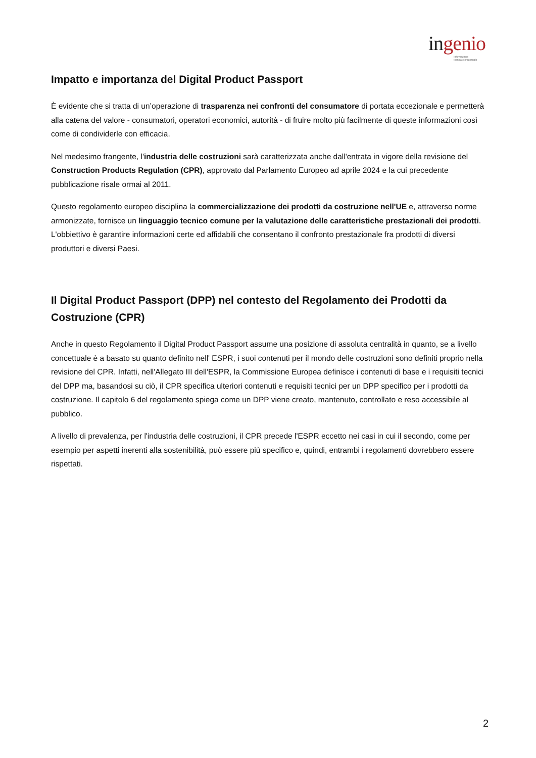ingenio
Informazione
tecnica e progettuale
Impatto e importanza del Digital Product Passport
È evidente che si tratta di un’operazione di trasparenza nei confronti del consumatore di portata eccezionale e permetterà alla catena del valore - consumatori, operatori economici, autorità - di fruire molto più facilmente di queste informazioni così come di condividerle con efficacia.
Nel medesimo frangente, l'industria delle costruzioni sarà caratterizzata anche dall'entrata in vigore della revisione del Construction Products Regulation (CPR), approvato dal Parlamento Europeo ad aprile 2024 e la cui precedente pubblicazione risale ormai al 2011.
Questo regolamento europeo disciplina la commercializzazione dei prodotti da costruzione nell'UE e, attraverso norme armonizzate, fornisce un linguaggio tecnico comune per la valutazione delle caratteristiche prestazionali dei prodotti. L'obbiettivo è garantire informazioni certe ed affidabili che consentano il confronto prestazionale fra prodotti di diversi produttori e diversi Paesi.
Il Digital Product Passport (DPP) nel contesto del Regolamento dei Prodotti da Costruzione (CPR)
Anche in questo Regolamento il Digital Product Passport assume una posizione di assoluta centralità in quanto, se a livello concettuale è a basato su quanto definito nell' ESPR, i suoi contenuti per il mondo delle costruzioni sono definiti proprio nella revisione del CPR. Infatti, nell'Allegato III dell'ESPR, la Commissione Europea definisce i contenuti di base e i requisiti tecnici del DPP ma, basandosi su ciò, il CPR specifica ulteriori contenuti e requisiti tecnici per un DPP specifico per i prodotti da costruzione. Il capitolo 6 del regolamento spiega come un DPP viene creato, mantenuto, controllato e reso accessibile al pubblico.
A livello di prevalenza, per l'industria delle costruzioni, il CPR precede l'ESPR eccetto nei casi in cui il secondo, come per esempio per aspetti inerenti alla sostenibilità, può essere più specifico e, quindi, entrambi i regolamenti dovrebbero essere rispettati.
2